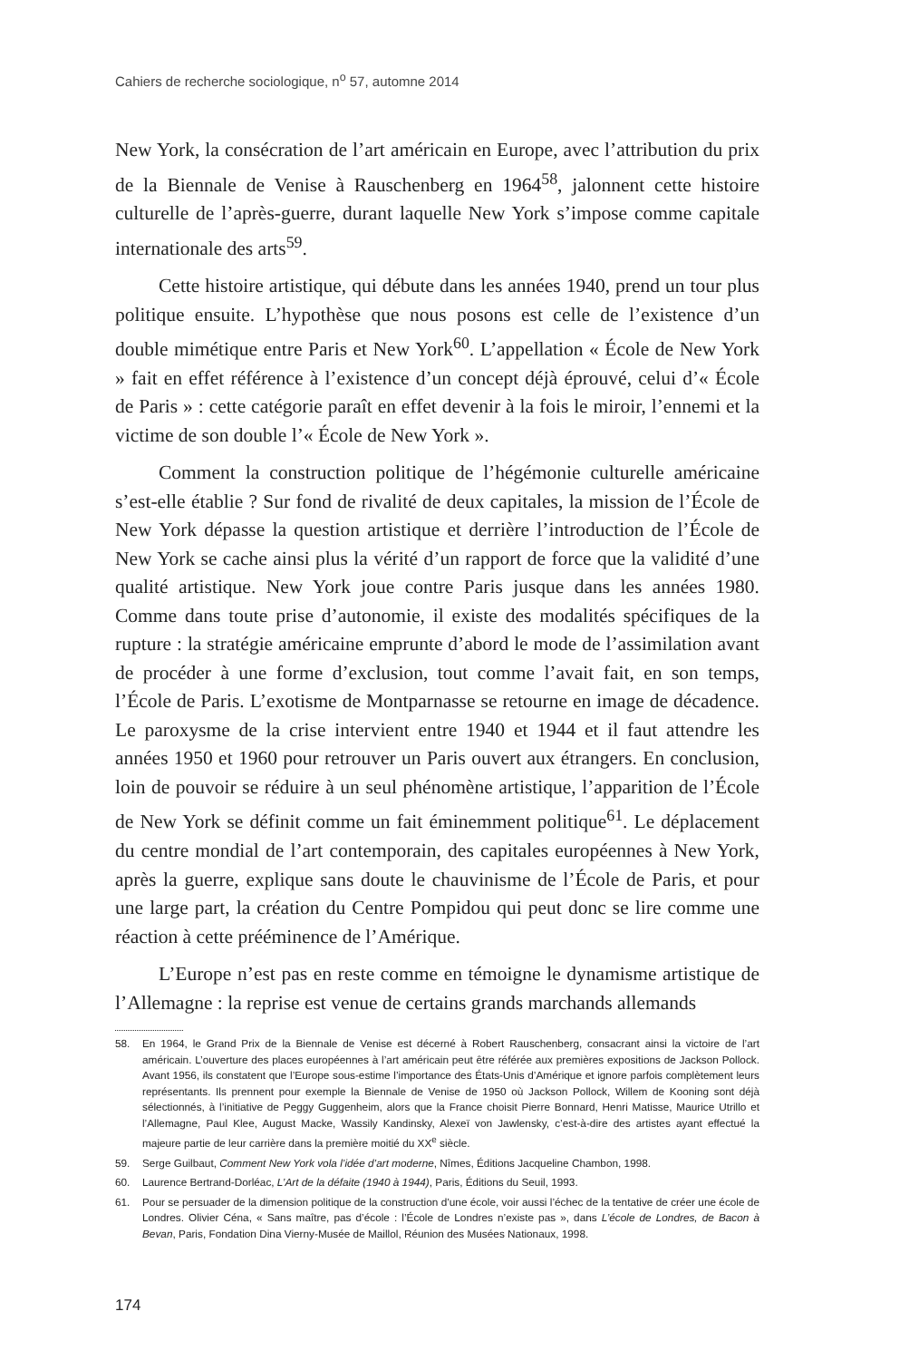Cahiers de recherche sociologique, n<sup>o</sup> 57, automne 2014
New York, la consécration de l’art américain en Europe, avec l’attribution du prix de la Biennale de Venise à Rauschenberg en 1964<sup>58</sup>, jalonnent cette histoire culturelle de l’après-guerre, durant laquelle New York s’impose comme capitale internationale des arts<sup>59</sup>.
Cette histoire artistique, qui débute dans les années 1940, prend un tour plus politique ensuite. L’hypothèse que nous posons est celle de l’existence d’un double mimétique entre Paris et New York<sup>60</sup>. L’appellation « École de New York » fait en effet référence à l’existence d’un concept déjà éprouvé, celui d’« École de Paris » : cette catégorie paraît en effet devenir à la fois le miroir, l’ennemi et la victime de son double l’« École de New York ».
Comment la construction politique de l’hégémonie culturelle américaine s’est-elle établie ? Sur fond de rivalité de deux capitales, la mission de l’École de New York dépasse la question artistique et derrière l’introduction de l’École de New York se cache ainsi plus la vérité d’un rapport de force que la validité d’une qualité artistique. New York joue contre Paris jusque dans les années 1980. Comme dans toute prise d’autonomie, il existe des modalités spécifiques de la rupture : la stratégie américaine emprunte d’abord le mode de l’assimilation avant de procéder à une forme d’exclusion, tout comme l’avait fait, en son temps, l’École de Paris. L’exotisme de Montparnasse se retourne en image de décadence. Le paroxysme de la crise intervient entre 1940 et 1944 et il faut attendre les années 1950 et 1960 pour retrouver un Paris ouvert aux étrangers. En conclusion, loin de pouvoir se réduire à un seul phénomène artistique, l’apparition de l’École de New York se définit comme un fait éminemment politique<sup>61</sup>. Le déplacement du centre mondial de l’art contemporain, des capitales européennes à New York, après la guerre, explique sans doute le chauvinisme de l’École de Paris, et pour une large part, la création du Centre Pompidou qui peut donc se lire comme une réaction à cette prééminence de l’Amérique.
L’Europe n’est pas en reste comme en témoigne le dynamisme artistique de l’Allemagne : la reprise est venue de certains grands marchands allemands
58. En 1964, le Grand Prix de la Biennale de Venise est décerné à Robert Rauschenberg, consacrant ainsi la victoire de l’art américain. L’ouverture des places européennes à l’art américain peut être référée aux premières expositions de Jackson Pollock. Avant 1956, ils constatent que l’Europe sous-estime l’importance des États-Unis d’Amérique et ignore parfois complètement leurs représentants. Ils prennent pour exemple la Biennale de Venise de 1950 où Jackson Pollock, Willem de Kooning sont déjà sélectionnés, à l’initiative de Peggy Guggenheim, alors que la France choisit Pierre Bonnard, Henri Matisse, Maurice Utrillo et l’Allemagne, Paul Klee, August Macke, Wassily Kandinsky, Alexeï von Jawlensky, c’est-à-dire des artistes ayant effectué la majeure partie de leur carrière dans la première moitié du XX<sup>e</sup> siècle.
59. Serge Guilbaut, Comment New York vola l’idée d’art moderne, Nîmes, Éditions Jacqueline Chambon, 1998.
60. Laurence Bertrand-Dorléac, L’Art de la défaite (1940 à 1944), Paris, Éditions du Seuil, 1993.
61. Pour se persuader de la dimension politique de la construction d’une école, voir aussi l’échec de la tentative de créer une école de Londres. Olivier Céna, « Sans maître, pas d’école : l’École de Londres n’existe pas », dans L’école de Londres, de Bacon à Bevan, Paris, Fondation Dina Vierny-Musée de Maillol, Réunion des Musées Nationaux, 1998.
174